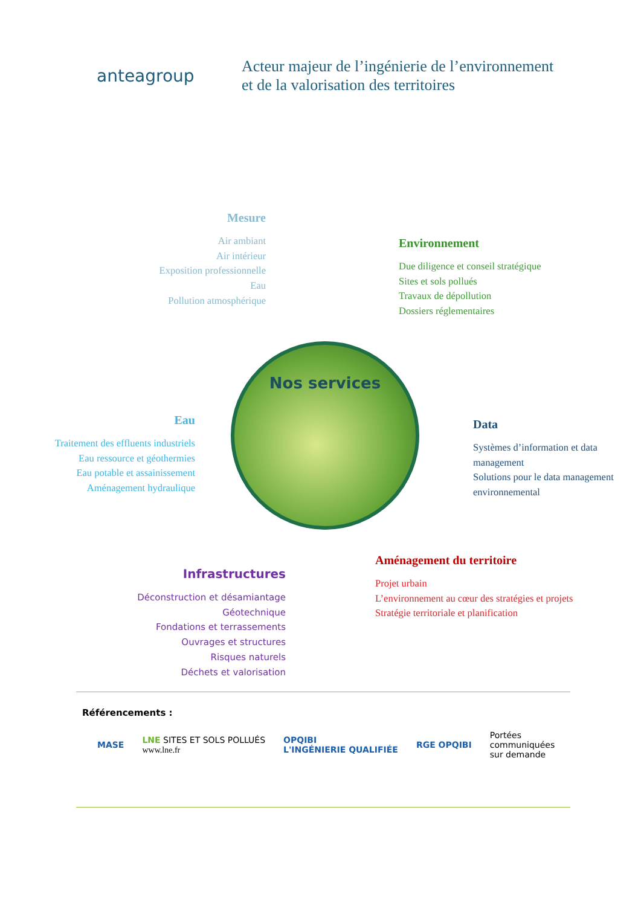anteagroup
Acteur majeur de l’ingénierie de l’environnement
et de la valorisation des territoires
Mesure
Air ambiant
Air intérieur
Exposition professionnelle
Eau
Pollution atmosphérique
Environnement
Due diligence et conseil stratégique
Sites et sols pollués
Travaux de dépollution
Dossiers réglementaires
Nos services
Eau
Traitement des effluents industriels
Eau ressource et géothermies
Eau potable et assainissement
Aménagement hydraulique
Data
Systèmes d’information et data management
Solutions pour le data management environnemental
Aménagement du territoire
Projet urbain
L’environnement au cœur des stratégies et projets
Stratégie territoriale et planification
Infrastructures
Déconstruction et désamiantage
Géotechnique
Fondations et terrassements
Ouvrages et structures
Risques naturels
Déchets et valorisation
Référencements :
MASE LNE SITES ET SOLS POLLUÉS
www.lne.fr OPQIBI
L'INGÉNIERIE QUALIFIÉE RGE OPQIBI Portées
communiquées
sur demande